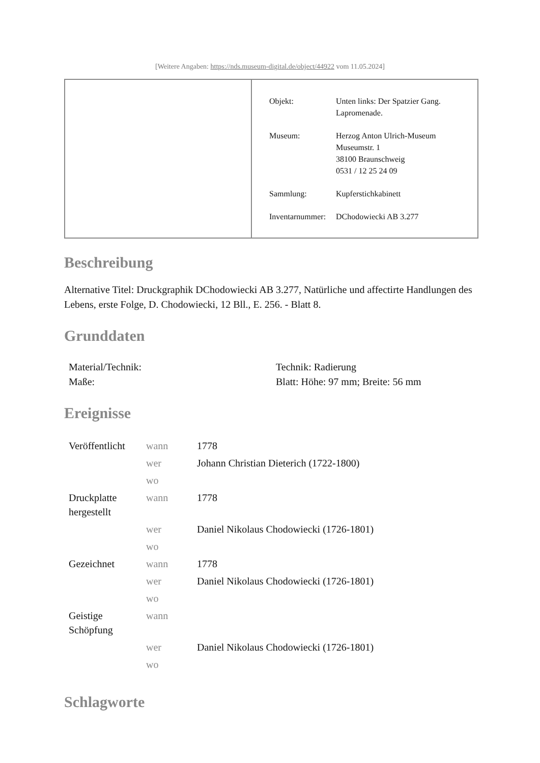[Weitere Angaben: https://nds.museum-digital.de/object/44922 vom 11.05.2024]
| Objekt: | Unten links: Der Spatzier Gang. Lapromenade. |
| Museum: | Herzog Anton Ulrich-Museum Museumstr. 1 38100 Braunschweig 0531 / 12 25 24 09 |
| Sammlung: | Kupferstichkabinett |
| Inventarnummer: | DChodowiecki AB 3.277 |
Beschreibung
Alternative Titel: Druckgraphik DChodowiecki AB 3.277, Natürliche und affectirte Handlungen des Lebens, erste Folge, D. Chodowiecki, 12 Bll., E. 256. - Blatt 8.
Grunddaten
| Material/Technik: | Technik: Radierung |
| Maße: | Blatt: Höhe: 97 mm; Breite: 56 mm |
Ereignisse
| Veröffentlicht | wann | 1778 |
| | wer | Johann Christian Dieterich (1722-1800) |
| | wo | |
| Druckplatte hergestellt | wann | 1778 |
| | wer | Daniel Nikolaus Chodowiecki (1726-1801) |
| | wo | |
| Gezeichnet | wann | 1778 |
| | wer | Daniel Nikolaus Chodowiecki (1726-1801) |
| | wo | |
| Geistige Schöpfung | wann | |
| | wer | Daniel Nikolaus Chodowiecki (1726-1801) |
| | wo | |
Schlagworte